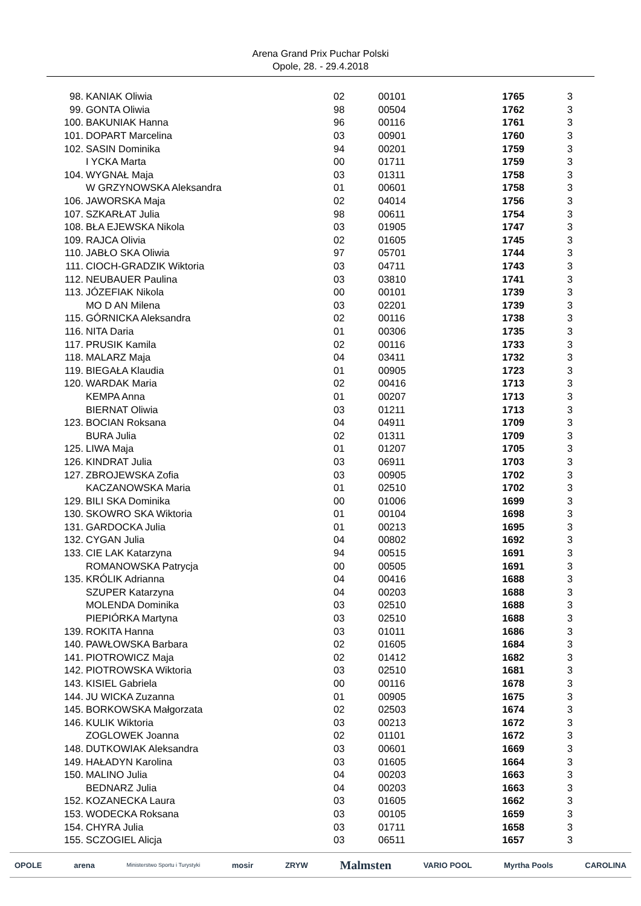Arena Grand Prix Puchar Polski
Opole, 28. - 29.4.2018
| 98. | KANIAK Oliwia | 02 | 00101 | 1765 | 3 |
| 99. | GONTA Oliwia | 98 | 00504 | 1762 | 3 |
| 100. | BAKUNIAK Hanna | 96 | 00116 | 1761 | 3 |
| 101. | DOPART Marcelina | 03 | 00901 | 1760 | 3 |
| 102. | SASIN Dominika | 94 | 00201 | 1759 | 3 |
| | I YCKA Marta | 00 | 01711 | 1759 | 3 |
| 104. | WYGNAŁ Maja | 03 | 01311 | 1758 | 3 |
| | W GRZYNOWSKA Aleksandra | 01 | 00601 | 1758 | 3 |
| 106. | JAWORSKA Maja | 02 | 04014 | 1756 | 3 |
| 107. | SZKARŁAT Julia | 98 | 00611 | 1754 | 3 |
| 108. | BŁA EJEWSKA Nikola | 03 | 01905 | 1747 | 3 |
| 109. | RAJCA Olivia | 02 | 01605 | 1745 | 3 |
| 110. | JABŁO SKA Oliwia | 97 | 05701 | 1744 | 3 |
| 111. | CIOCH-GRADZIK Wiktoria | 03 | 04711 | 1743 | 3 |
| 112. | NEUBAUER Paulina | 03 | 03810 | 1741 | 3 |
| 113. | JÓZEFIAK Nikola | 00 | 00101 | 1739 | 3 |
| | MO D AN Milena | 03 | 02201 | 1739 | 3 |
| 115. | GÓRNICKA Aleksandra | 02 | 00116 | 1738 | 3 |
| 116. | NITA Daria | 01 | 00306 | 1735 | 3 |
| 117. | PRUSIK Kamila | 02 | 00116 | 1733 | 3 |
| 118. | MALARZ Maja | 04 | 03411 | 1732 | 3 |
| 119. | BIEGAŁA Klaudia | 01 | 00905 | 1723 | 3 |
| 120. | WARDAK Maria | 02 | 00416 | 1713 | 3 |
| | KEMPA Anna | 01 | 00207 | 1713 | 3 |
| | BIERNAT Oliwia | 03 | 01211 | 1713 | 3 |
| 123. | BOCIAN Roksana | 04 | 04911 | 1709 | 3 |
| | BURA Julia | 02 | 01311 | 1709 | 3 |
| 125. | LIWA Maja | 01 | 01207 | 1705 | 3 |
| 126. | KINDRAT Julia | 03 | 06911 | 1703 | 3 |
| 127. | ZBROJEWSKA Zofia | 03 | 00905 | 1702 | 3 |
| | KACZANOWSKA Maria | 01 | 02510 | 1702 | 3 |
| 129. | BILI SKA Dominika | 00 | 01006 | 1699 | 3 |
| 130. | SKOWRO SKA Wiktoria | 01 | 00104 | 1698 | 3 |
| 131. | GARDOCKA Julia | 01 | 00213 | 1695 | 3 |
| 132. | CYGAN Julia | 04 | 00802 | 1692 | 3 |
| 133. | CIE LAK Katarzyna | 94 | 00515 | 1691 | 3 |
| | ROMANOWSKA Patrycja | 00 | 00505 | 1691 | 3 |
| 135. | KRÓLIK Adrianna | 04 | 00416 | 1688 | 3 |
| | SZUPER Katarzyna | 04 | 00203 | 1688 | 3 |
| | MOLENDA Dominika | 03 | 02510 | 1688 | 3 |
| | PIEPIÓRKA Martyna | 03 | 02510 | 1688 | 3 |
| 139. | ROKITA Hanna | 03 | 01011 | 1686 | 3 |
| 140. | PAWŁOWSKA Barbara | 02 | 01605 | 1684 | 3 |
| 141. | PIOTROWICZ Maja | 02 | 01412 | 1682 | 3 |
| 142. | PIOTROWSKA Wiktoria | 03 | 02510 | 1681 | 3 |
| 143. | KISIEL Gabriela | 00 | 00116 | 1678 | 3 |
| 144. | JU WICKA Zuzanna | 01 | 00905 | 1675 | 3 |
| 145. | BORKOWSKA Małgorzata | 02 | 02503 | 1674 | 3 |
| 146. | KULIK Wiktoria | 03 | 00213 | 1672 | 3 |
| | ZOGLOWEK Joanna | 02 | 01101 | 1672 | 3 |
| 148. | DUTKOWIAK Aleksandra | 03 | 00601 | 1669 | 3 |
| 149. | HAŁADYN Karolina | 03 | 01605 | 1664 | 3 |
| 150. | MALINO Julia | 04 | 00203 | 1663 | 3 |
| | BEDNARZ Julia | 04 | 00203 | 1663 | 3 |
| 152. | KOZANECKA Laura | 03 | 01605 | 1662 | 3 |
| 153. | WODECKA Roksana | 03 | 00105 | 1659 | 3 |
| 154. | CHYRA Julia | 03 | 01711 | 1658 | 3 |
| 155. | SCZOGIEL Alicja | 03 | 06511 | 1657 | 3 |
OPOLE arena Ministerstwo Sportu i Turystyki mosir ZRYW Malmsten VARIO POOL Myrtha Pools CAROLINA